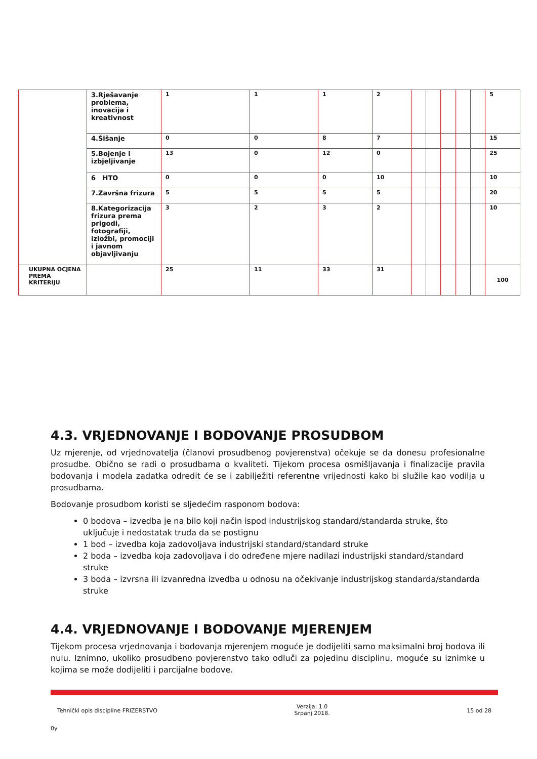| | 3.Rješavanje problema, inovacija i kreativnost | 1 | 1 | 1 | 2 | | | | | | 5 |
| | 4.Šišanje | 0 | 0 | 8 | 7 | | | | | | 15 |
| | 5.Bojenje i izbjeljivanje | 13 | 0 | 12 | 0 | | | | | | 25 |
| | 6 HTO | 0 | 0 | 0 | 10 | | | | | | 10 |
| | 7.Završna frizura | 5 | 5 | 5 | 5 | | | | | | 20 |
| | 8.Kategorizacija frizura prema prigodi, fotografiji, izložbi, promociji i javnom objavljivanju | 3 | 2 | 3 | 2 | | | | | | 10 |
| UKUPNA OCJENA PREMA KRITERIJU | | 25 | 11 | 33 | 31 | | | | | | 100 |
4.3. VRJEDNOVANJE I BODOVANJE PROSUDBOM
Uz mjerenje, od vrjednovatelja (članovi prosudbenog povjerenstva) očekuje se da donesu profesionalne prosudbe. Obično se radi o prosudbama o kvaliteti. Tijekom procesa osmišljavanja i finalizacije pravila bodovanja i modela zadatka odredit će se i zabilježiti referentne vrijednosti kako bi služile kao vodilja u prosudbama.
Bodovanje prosudbom koristi se sljedećim rasponom bodova:
0 bodova – izvedba je na bilo koji način ispod industrijskog standard/standarda struke, što uključuje i nedostatak truda da se postignu
1 bod – izvedba koja zadovoljava industrijski standard/standard struke
2 boda – izvedba koja zadovoljava i do određene mjere nadilazi industrijski standard/standard struke
3 boda – izvrsna ili izvanredna izvedba u odnosu na očekivanje industrijskog standarda/standarda struke
4.4. VRJEDNOVANJE I BODOVANJE MJERENJEM
Tijekom procesa vrjednovanja i bodovanja mjerenjem moguće je dodijeliti samo maksimalni broj bodova ili nulu. Iznimno, ukoliko prosudbeno povjerenstvo tako odluči za pojedinu disciplinu, moguće su iznimke u kojima se može dodijeliti i parcijalne bodove.
Tehnički opis discipline FRIZERSTVO Verzija: 1.0
Srpanj 2018. 15 od 28
0y